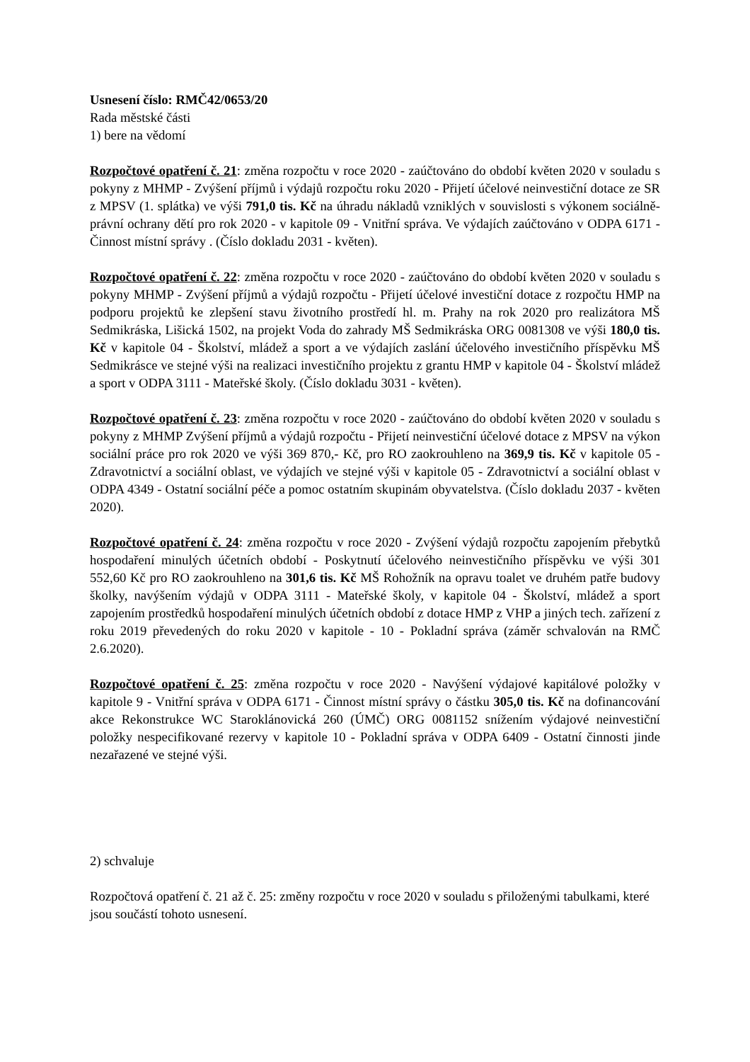Usnesení číslo: RMČ42/0653/20
Rada městské části
1) bere na vědomí
Rozpočtové opatření č. 21: změna rozpočtu v roce 2020 - zaúčtováno do období květen 2020 v souladu s pokyny z MHMP - Zvýšení příjmů i výdajů rozpočtu roku 2020 - Přijetí účelové neinvestiční dotace ze SR z MPSV (1. splátka) ve výši 791,0 tis. Kč na úhradu nákladů vzniklých v souvislosti s výkonem sociálně-právní ochrany dětí pro rok 2020 - v kapitole 09 - Vnitřní správa. Ve výdajích zaúčtováno v ODPA 6171 - Činnost místní správy . (Číslo dokladu 2031 - květen).
Rozpočtové opatření č. 22: změna rozpočtu v roce 2020 - zaúčtováno do období květen 2020 v souladu s pokyny MHMP - Zvýšení příjmů a výdajů rozpočtu - Přijetí účelové investiční dotace z rozpočtu HMP na podporu projektů ke zlepšení stavu životního prostředí hl. m. Prahy na rok 2020 pro realizátora MŠ Sedmikráska, Lišická 1502, na projekt Voda do zahrady MŠ Sedmikráska ORG 0081308 ve výši 180,0 tis. Kč v kapitole 04 - Školství, mládež a sport a ve výdajích zaslání účelového investičního příspěvku MŠ Sedmikrásce ve stejné výši na realizaci investičního projektu z grantu HMP v kapitole 04 - Školství mládež a sport v ODPA 3111 - Mateřské školy. (Číslo dokladu 3031 - květen).
Rozpočtové opatření č. 23: změna rozpočtu v roce 2020 - zaúčtováno do období květen 2020 v souladu s pokyny z MHMP Zvýšení příjmů a výdajů rozpočtu - Přijetí neinvestiční účelové dotace z MPSV na výkon sociální práce pro rok 2020 ve výši 369 870,- Kč, pro RO zaokrouhleno na 369,9 tis. Kč v kapitole 05 - Zdravotnictví a sociální oblast, ve výdajích ve stejné výši v kapitole 05 - Zdravotnictví a sociální oblast v ODPA 4349 - Ostatní sociální péče a pomoc ostatním skupinám obyvatelstva. (Číslo dokladu 2037 - květen 2020).
Rozpočtové opatření č. 24: změna rozpočtu v roce 2020 - Zvýšení výdajů rozpočtu zapojením přebytků hospodaření minulých účetních období - Poskytnutí účelového neinvestičního příspěvku ve výši 301 552,60 Kč pro RO zaokrouhleno na 301,6 tis. Kč MŠ Rohožník na opravu toalet ve druhém patře budovy školky, navýšením výdajů v ODPA 3111 - Mateřské školy, v kapitole 04 - Školství, mládež a sport zapojením prostředků hospodaření minulých účetních období z dotace HMP z VHP a jiných tech. zařízení z roku 2019 převedených do roku 2020 v kapitole - 10 - Pokladní správa (záměr schvalován na RMČ 2.6.2020).
Rozpočtové opatření č. 25: změna rozpočtu v roce 2020 - Navýšení výdajové kapitálové položky v kapitole 9 - Vnitřní správa v ODPA 6171 - Činnost místní správy o částku 305,0 tis. Kč na dofinancování akce Rekonstrukce WC Staroklánovická 260 (ÚMČ) ORG 0081152 snížením výdajové neinvestiční položky nespecifikované rezervy v kapitole 10 - Pokladní správa v ODPA 6409 - Ostatní činnosti jinde nezařazené ve stejné výši.
2) schvaluje
Rozpočtová opatření č. 21 až č. 25: změny rozpočtu v roce 2020 v souladu s přiloženými tabulkami, které jsou součástí tohoto usnesení.